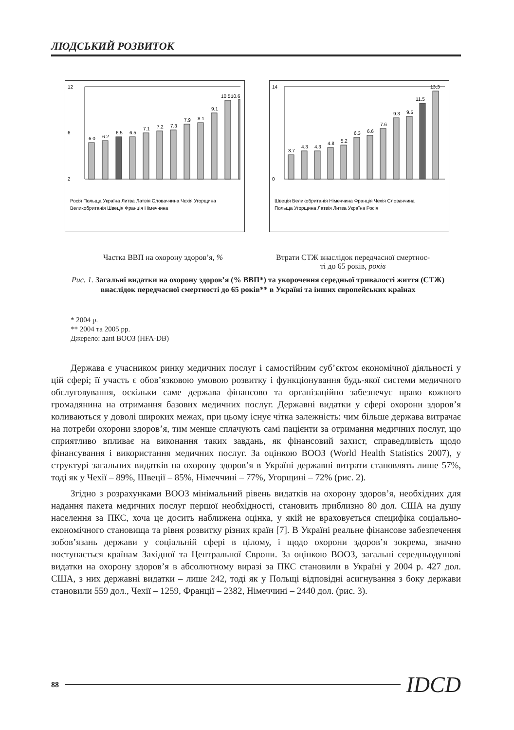ЛЮДСЬКИЙ РОЗВИТОК
12
6
2
6.0
6.2
6.5
6.5
7.1
7.2
7.3
7.9
8.1
9.1
10.5
10.6
Росія Польща Україна Литва Латвія Словаччина Чехія Угорщина
Великобританія Швеція Франція Німеччина
14
0
3.7
4.3
4.3
4.8
5.2
6.3
6.6
7.6
9.3
9.5
11.5
13.3
Швеція Великобританія Німеччина Франція Чехія Словаччина
Польща Угорщина Латвія Литва Україна Росія
Частка ВВП на охорону здоров’я, %
Втрати СТЖ внаслідок передчасної смертнос-
ті до 65 років, років
Рис. 1. Загальні видатки на охорону здоров’я (% ВВП*) та укорочення середньої тривалості життя (СТЖ) внаслідок передчасної смертності до 65 років** в Україні та інших європейських країнах
* 2004 р.
** 2004 та 2005 рр.
Джерело: дані ВООЗ (HFA-DB)
Держава є учасником ринку медичних послуг і самостійним суб’єктом економічної діяльності у цій сфері; її участь є обов’язковою умовою розвитку і функціонування будь-якої системи медичного обслуговування, оскільки саме держава фінансово та організаційно забезпечує право кожного громадянина на отримання базових медичних послуг. Державні видатки у сфері охорони здоров’я коливаються у доволі широких межах, при цьому існує чітка залежність: чим більше держава витрачає на потреби охорони здоров’я, тим менше сплачують самі пацієнти за отримання медичних послуг, що сприятливо впливає на виконання таких завдань, як фінансовий захист, справедливість щодо фінансування і використання медичних послуг. За оцінкою ВООЗ (World Health Statistics 2007), у структурі загальних видатків на охорону здоров’я в Україні державні витрати становлять лише 57%, тоді як у Чехії – 89%, Швеції – 85%, Німеччині – 77%, Угорщині – 72% (рис. 2).
Згідно з розрахунками ВООЗ мінімальний рівень видатків на охорону здоров’я, необхідних для надання пакета медичних послуг першої необхідності, становить приблизно 80 дол. США на душу населення за ПКС, хоча це досить наближена оцінка, у якій не враховується специфіка соціально-економічного становища та рівня розвитку різних країн [7]. В Україні реальне фінансове забезпечення зобов’язань держави у соціальній сфері в цілому, і щодо охорони здоров’я зокрема, значно поступається країнам Західної та Центральної Європи. За оцінкою ВООЗ, загальні середньодушові видатки на охорону здоров’я в абсолютному виразі за ПКС становили в Україні у 2004 р. 427 дол. США, з них державні видатки – лише 242, тоді як у Польщі відповідні асигнування з боку держави становили 559 дол., Чехії – 1259, Франції – 2382, Німеччині – 2440 дол. (рис. 3).
88 IDCD